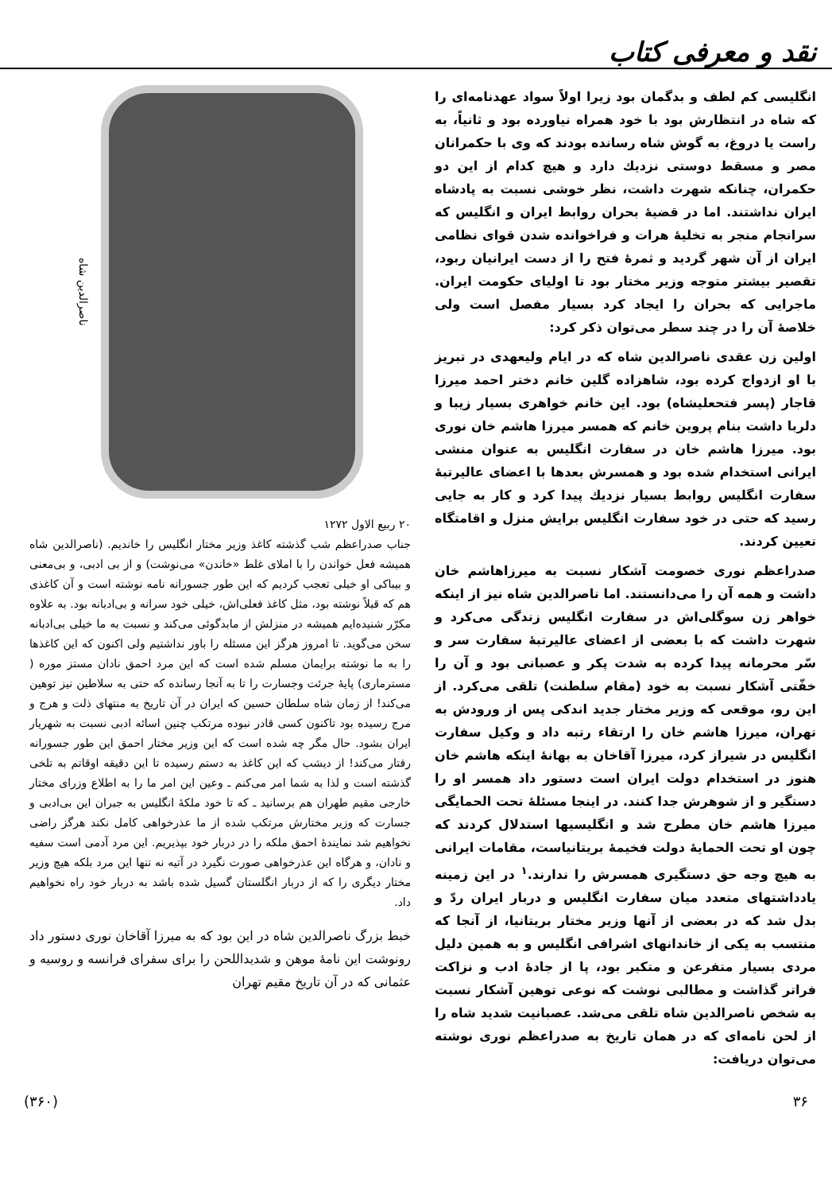نقد و معرفی کتاب
انگلیسی کم لطف و بدگمان بود زیرا اولاً سواد عهدنامه‌ای را که شاه در انتظارش بود با خود همراه نیاورده بود و ثانیاً، به راست یا دروغ، به گوش شاه رسانده بودند که وی با حکمرانان مصر و مسقط دوستی نزدیك دارد و هیچ کدام از این دو حکمران، چنانکه شهرت داشت، نظر خوشی نسبت به پادشاه ایران نداشتند. اما در قضیهٔ بحران روابط ایران و انگلیس که سرانجام منجر به تخلیهٔ هرات و فراخوانده شدن قوای نظامی ایران از آن شهر گردید و ثمرهٔ فتح را از دست ایرانیان ربود، تقصیر بیشتر متوجه وزیر مختار بود تا اولیای حکومت ایران. ماجرایی که بحران را ایجاد کرد بسیار مفصل است ولی خلاصهٔ آن را در چند سطر می‌توان ذکر کرد:
اولین زن عقدی ناصرالدین شاه که در ایام ولیعهدی در تبریز با او ازدواج کرده بود، شاهزاده گلین خانم دختر احمد میرزا قاجار (پسر فتحعلیشاه) بود. این خانم خواهری بسیار زیبا و دلربا داشت بنام پروین خانم که همسر میرزا هاشم خان نوری بود. میرزا هاشم خان در سفارت انگلیس به عنوان منشی ایرانی استخدام شده بود و همسرش بعدها با اعضای عالیرتبهٔ سفارت انگلیس روابط بسیار نزدیك پیدا کرد و کار به جایی رسید که حتی در خود سفارت انگلیس برایش منزل و اقامتگاه تعیین کردند.
صدراعظم نوری خصومت آشکار نسبت به میرزاهاشم خان داشت و همه آن را می‌دانستند. اما ناصرالدین شاه نیز از اینکه خواهر زن سوگلی‌اش در سفارت انگلیس زندگی می‌کرد و شهرت داشت که با بعضی از اعضای عالیرتبهٔ سفارت سر و سّر محرمانه پیدا کرده به شدت پکر و عصبانی بود و آن را خفّتی آشکار نسبت به خود (مقام سلطنت) تلقی می‌کرد. از این رو، موقعی که وزیر مختار جدید اندکی پس از ورودش به تهران، میرزا هاشم خان را ارتقاء رتبه داد و وکیل سفارت انگلیس در شیراز کرد، میرزا آقاخان به بهانهٔ اینکه هاشم خان هنوز در استخدام دولت ایران است دستور داد همسر او را دستگیر و از شوهرش جدا کنند. در اینجا مسئلهٔ تحت الحمایگی میرزا هاشم خان مطرح شد و انگلیسیها استدلال کردند که چون او تحت الحمایهٔ دولت فخیمهٔ بریتانیاست، مقامات ایرانی به هیچ وجه حق دستگیری همسرش را ندارند.<sup>۱</sup> در این زمینه یادداشتهای متعدد میان سفارت انگلیس و دربار ایران ردّ و بدل شد که در بعضی از آنها وزیر مختار بریتانیا، از آنجا که منتسب به یکی از خاندانهای اشرافی انگلیس و به همین دلیل مردی بسیار متفرعن و متکبر بود، پا از جادهٔ ادب و نزاکت فراتر گذاشت و مطالبی نوشت که نوعی توهین آشکار نسبت به شخص ناصرالدین شاه تلقی می‌شد. عصبانیت شدید شاه را از لحن نامه‌ای که در همان تاریخ به صدراعظم نوری نوشته می‌توان دریافت:
ناصرالدین شاه
۲۰ ربیع الاول ۱۲۷۲
جناب صدراعظم شب گذشته کاغذ وزیر مختار انگلیس را خاندیم. (ناصرالدین شاه همیشه فعل خواندن را با املای غلط «خاندن» می‌نوشت) و از بی ادبی، و بی‌معنی و بیباکی او خیلی تعجب کردیم که این طور جسورانه نامه نوشته است و آن کاغذی هم که قبلاً نوشته بود، مثل کاغذ فعلی‌اش، خیلی خود سرانه و بی‌ادبانه بود. به علاوه مکرّر شنیده‌ایم همیشه در منزلش از مابدگوئی می‌کند و نسبت به ما خیلی بی‌ادبانه سخن می‌گوید. تا امروز هرگز این مسئله را باور نداشتیم ولی اکنون که این کاغذها را به ما نوشته برایمان مسلم شده است که این مرد احمق نادان مستز موره ( مسترماری) پایهٔ جرئت وجسارت را تا به آنجا رسانده که حتی به سلاطین نیز توهین می‌کند! از زمان شاه سلطان حسین که ایران در آن تاریخ به منتهای ذلت و هرج و مرج رسیده بود تاکنون کسی قادر نبوده مرتکب چنین اسائه ادبی نسبت به شهریار ایران بشود. حال مگر چه شده است که این وزیر مختار احمق این طور جسورانه رفتار می‌کند! از دیشب که این کاغذ به دستم رسیده تا این دقیقه اوقاتم به تلخی گذشته است و لذا به شما امر می‌کنم ـ وعین این امر ما را به اطلاع وزرای مختار خارجی مقیم طهران هم برسانید ـ که تا خود ملکهٔ انگلیس به جبران این بی‌ادبی و جسارت که وزیر مختارش مرتکب شده از ما عذرخواهی کامل نکند هرگز راضی نخواهیم شد نمایندهٔ احمق ملکه را در دربار خود بپذیریم. این مرد آدمی است سفیه و نادان، و هرگاه این عذرخواهی صورت نگیرد در آتیه نه تنها این مرد بلکه هیچ وزیر مختار دیگری را که از دربار انگلستان گسیل شده باشد به دربار خود راه نخواهیم داد.
خبط بزرگ ناصرالدین شاه در این بود که به میرزا آقاخان نوری دستور داد رونوشت این نامهٔ موهن و شدیداللحن را برای سفرای فرانسه و روسیه و عثمانی که در آن تاریخ مقیم تهران
۳۶ (۳۶۰)